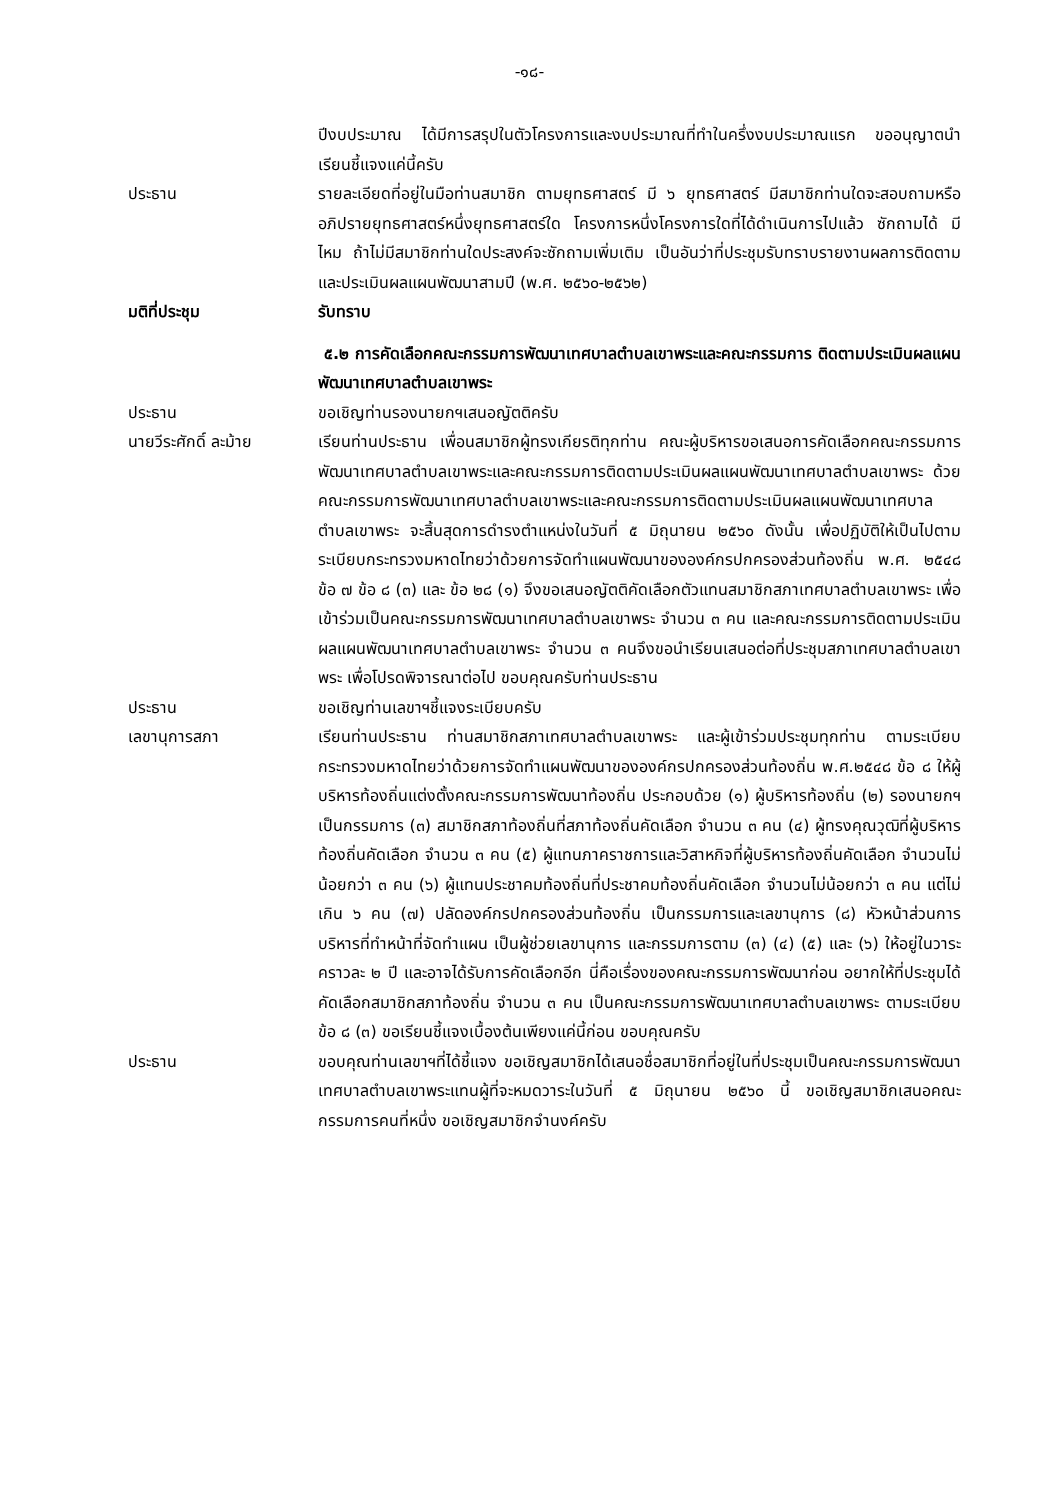-๑๘-
ปีงบประมาณ ได้มีการสรุปในตัวโครงการและงบประมาณที่ทำในครึ่งงบประมาณแรก ขออนุญาตนำเรียนชี้แจงแค่นี้ครับ
ประธาน รายละเอียดที่อยู่ในมือท่านสมาชิก ตามยุทธศาสตร์ มี ๖ ยุทธศาสตร์ มีสมาชิกท่านใดจะสอบถามหรืออภิปรายยุทธศาสตร์หนึ่งยุทธศาสตร์ใด โครงการหนึ่งโครงการใดที่ได้ดำเนินการไปแล้ว ซักถามได้ มีไหม ถ้าไม่มีสมาชิกท่านใดประสงค์จะซักถามเพิ่มเติม เป็นอันว่าที่ประชุมรับทราบรายงานผลการติดตามและประเมินผลแผนพัฒนาสามปี (พ.ศ. ๒๕๖๐-๒๕๖๒)
มติที่ประชุม รับทราบ
๕.๒ การคัดเลือกคณะกรรมการพัฒนาเทศบาลตำบลเขาพระและคณะกรรมการ ติดตามประเมินผลแผนพัฒนาเทศบาลตำบลเขาพระ
ประธาน ขอเชิญท่านรองนายกฯเสนอญัตติครับ
นายวีระศักดิ์ ละม้าย
เรียนท่านประธาน เพื่อนสมาชิกผู้ทรงเกียรติทุกท่าน คณะผู้บริหารขอเสนอการคัดเลือกคณะกรรมการพัฒนาเทศบาลตำบลเขาพระและคณะกรรมการติดตามประเมินผลแผนพัฒนาเทศบาลตำบลเขาพระ ด้วยคณะกรรมการพัฒนาเทศบาลตำบลเขาพระและคณะกรรมการติดตามประเมินผลแผนพัฒนาเทศบาลตำบลเขาพระ จะสิ้นสุดการดำรงตำแหน่งในวันที่ ๕ มิถุนายน ๒๕๖๐ ดังนั้น เพื่อปฏิบัติให้เป็นไปตามระเบียบกระทรวงมหาดไทยว่าด้วยการจัดทำแผนพัฒนาขององค์กรปกครองส่วนท้องถิ่น พ.ศ. ๒๕๔๘ ข้อ ๗ ข้อ ๘ (๓) และ ข้อ ๒๘ (๑) จึงขอเสนอญัตติคัดเลือกตัวแทนสมาชิกสภาเทศบาลตำบลเขาพระ เพื่อเข้าร่วมเป็นคณะกรรมการพัฒนาเทศบาลตำบลเขาพระ จำนวน ๓ คน และคณะกรรมการติดตามประเมินผลแผนพัฒนาเทศบาลตำบลเขาพระ จำนวน ๓ คนจึงขอนำเรียนเสนอต่อที่ประชุมสภาเทศบาลตำบลเขาพระ เพื่อโปรดพิจารณาต่อไป ขอบคุณครับท่านประธาน
ประธาน ขอเชิญท่านเลขาฯชี้แจงระเบียบครับ
เลขานุการสภา เรียนท่านประธาน ท่านสมาชิกสภาเทศบาลตำบลเขาพระ และผู้เข้าร่วมประชุมทุกท่าน ตามระเบียบกระทรวงมหาดไทยว่าด้วยการจัดทำแผนพัฒนาขององค์กรปกครองส่วนท้องถิ่น พ.ศ.๒๕๔๘ ข้อ ๘ ให้ผู้บริหารท้องถิ่นแต่งตั้งคณะกรรมการพัฒนาท้องถิ่น ประกอบด้วย (๑) ผู้บริหารท้องถิ่น (๒) รองนายกฯ เป็นกรรมการ (๓) สมาชิกสภาท้องถิ่นที่สภาท้องถิ่นคัดเลือก จำนวน ๓ คน (๔) ผู้ทรงคุณวุฒิที่ผู้บริหารท้องถิ่นคัดเลือก จำนวน ๓ คน (๕) ผู้แทนภาคราชการและวิสาหกิจที่ผู้บริหารท้องถิ่นคัดเลือก จำนวนไม่น้อยกว่า ๓ คน (๖) ผู้แทนประชาคมท้องถิ่นที่ประชาคมท้องถิ่นคัดเลือก จำนวนไม่น้อยกว่า ๓ คน แต่ไม่เกิน ๖ คน (๗) ปลัดองค์กรปกครองส่วนท้องถิ่น เป็นกรรมการและเลขานุการ (๘) หัวหน้าส่วนการบริหารที่ทำหน้าที่จัดทำแผน เป็นผู้ช่วยเลขานุการ และกรรมการตาม (๓) (๔) (๕) และ (๖) ให้อยู่ในวาระคราวละ ๒ ปี และอาจได้รับการคัดเลือกอีก นี่คือเรื่องของคณะกรรมการพัฒนาก่อน อยากให้ที่ประชุมได้คัดเลือกสมาชิกสภาท้องถิ่น จำนวน ๓ คน เป็นคณะกรรมการพัฒนาเทศบาลตำบลเขาพระ ตามระเบียบข้อ ๘ (๓) ขอเรียนชี้แจงเบื้องต้นเพียงแค่นี้ก่อน ขอบคุณครับ
ประธาน ขอบคุณท่านเลขาฯที่ได้ชี้แจง ขอเชิญสมาชิกได้เสนอชื่อสมาชิกที่อยู่ในที่ประชุมเป็นคณะกรรมการพัฒนาเทศบาลตำบลเขาพระแทนผู้ที่จะหมดวาระในวันที่ ๕ มิถุนายน ๒๕๖๐ นี้ ขอเชิญสมาชิกเสนอคณะกรรมการคนที่หนึ่ง ขอเชิญสมาชิกจำนงค์ครับ